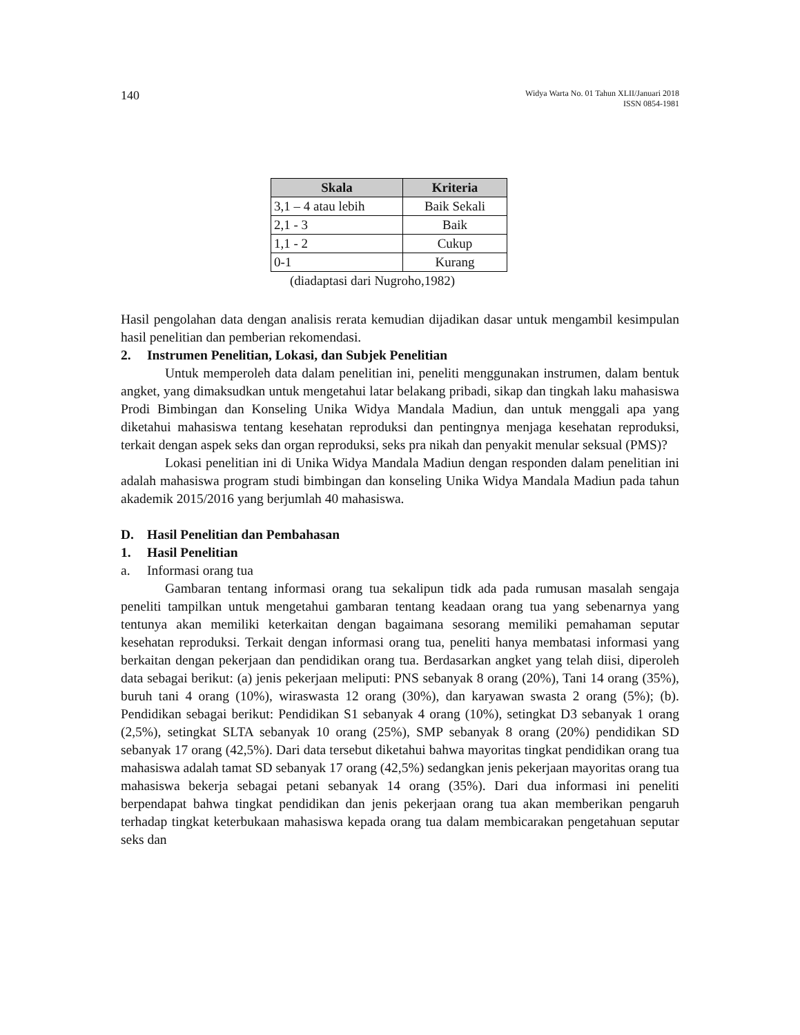140
Widya Warta No. 01 Tahun XLII/Januari 2018
ISSN 0854-1981
| Skala | Kriteria |
| --- | --- |
| 3,1 – 4 atau lebih | Baik Sekali |
| 2,1 - 3 | Baik |
| 1,1 - 2 | Cukup |
| 0-1 | Kurang |
(diadaptasi dari Nugroho,1982)
Hasil pengolahan data dengan analisis rerata kemudian dijadikan dasar untuk mengambil kesimpulan hasil penelitian dan pemberian rekomendasi.
2. Instrumen Penelitian, Lokasi, dan Subjek Penelitian
Untuk memperoleh data dalam penelitian ini, peneliti menggunakan instrumen, dalam bentuk angket, yang dimaksudkan untuk mengetahui latar belakang pribadi, sikap dan tingkah laku mahasiswa Prodi Bimbingan dan Konseling Unika Widya Mandala Madiun, dan untuk menggali apa yang diketahui mahasiswa tentang kesehatan reproduksi dan pentingnya menjaga kesehatan reproduksi, terkait dengan aspek seks dan organ reproduksi, seks pra nikah dan penyakit menular seksual (PMS)?
Lokasi penelitian ini di Unika Widya Mandala Madiun dengan responden dalam penelitian ini adalah mahasiswa program studi bimbingan dan konseling Unika Widya Mandala Madiun pada tahun akademik 2015/2016 yang berjumlah 40 mahasiswa.
D. Hasil Penelitian dan Pembahasan
1. Hasil Penelitian
a. Informasi orang tua
Gambaran tentang informasi orang tua sekalipun tidk ada pada rumusan masalah sengaja peneliti tampilkan untuk mengetahui gambaran tentang keadaan orang tua yang sebenarnya yang tentunya akan memiliki keterkaitan dengan bagaimana sesorang memiliki pemahaman seputar kesehatan reproduksi. Terkait dengan informasi orang tua, peneliti hanya membatasi informasi yang berkaitan dengan pekerjaan dan pendidikan orang tua. Berdasarkan angket yang telah diisi, diperoleh data sebagai berikut: (a) jenis pekerjaan meliputi: PNS sebanyak 8 orang (20%), Tani 14 orang (35%), buruh tani 4 orang (10%), wiraswasta 12 orang (30%), dan karyawan swasta 2 orang (5%); (b). Pendidikan sebagai berikut: Pendidikan S1 sebanyak 4 orang (10%), setingkat D3 sebanyak 1 orang (2,5%), setingkat SLTA sebanyak 10 orang (25%), SMP sebanyak 8 orang (20%) pendidikan SD sebanyak 17 orang (42,5%). Dari data tersebut diketahui bahwa mayoritas tingkat pendidikan orang tua mahasiswa adalah tamat SD sebanyak 17 orang (42,5%) sedangkan jenis pekerjaan mayoritas orang tua mahasiswa bekerja sebagai petani sebanyak 14 orang (35%). Dari dua informasi ini peneliti berpendapat bahwa tingkat pendidikan dan jenis pekerjaan orang tua akan memberikan pengaruh terhadap tingkat keterbukaan mahasiswa kepada orang tua dalam membicarakan pengetahuan seputar seks dan